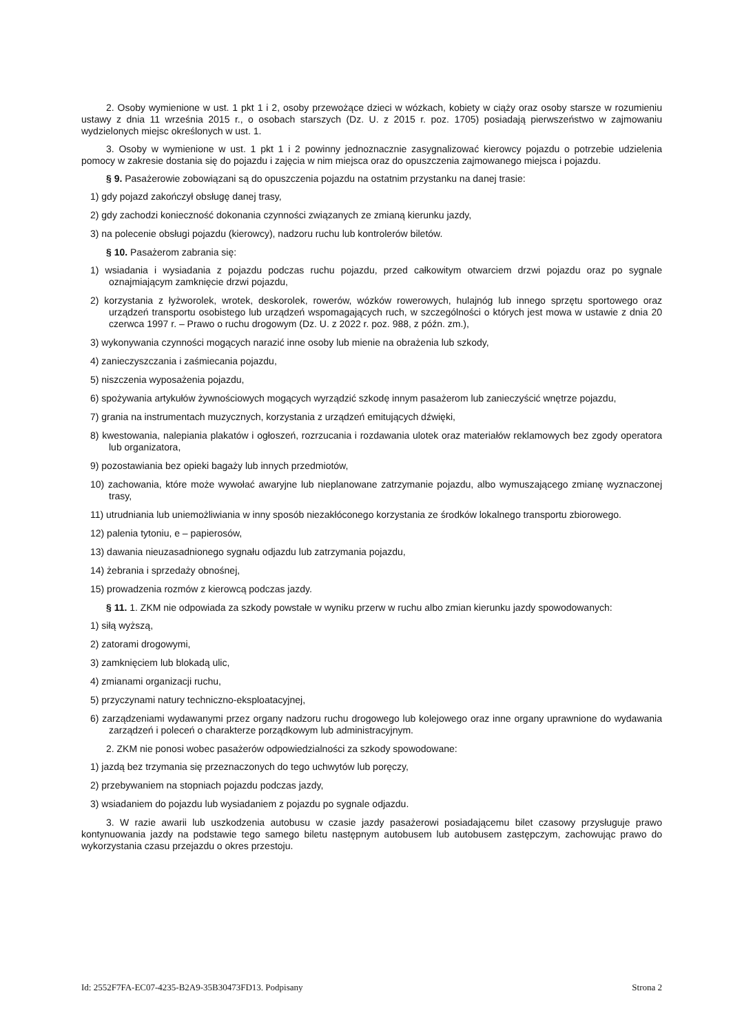2. Osoby wymienione w ust. 1 pkt 1 i 2, osoby przewożące dzieci w wózkach, kobiety w ciąży oraz osoby starsze w rozumieniu ustawy z dnia 11 września 2015 r., o osobach starszych (Dz. U. z 2015 r. poz. 1705) posiadają pierwszeństwo w zajmowaniu wydzielonych miejsc określonych w ust. 1.
3. Osoby w wymienione w ust. 1 pkt 1 i 2 powinny jednoznacznie zasygnalizować kierowcy pojazdu o potrzebie udzielenia pomocy w zakresie dostania się do pojazdu i zajęcia w nim miejsca oraz do opuszczenia zajmowanego miejsca i pojazdu.
§ 9. Pasażerowie zobowiązani są do opuszczenia pojazdu na ostatnim przystanku na danej trasie:
1) gdy pojazd zakończył obsługę danej trasy,
2) gdy zachodzi konieczność dokonania czynności związanych ze zmianą kierunku jazdy,
3) na polecenie obsługi pojazdu (kierowcy), nadzoru ruchu lub kontrolerów biletów.
§ 10. Pasażerom zabrania się:
1) wsiadania i wysiadania z pojazdu podczas ruchu pojazdu, przed całkowitym otwarciem drzwi pojazdu oraz po sygnale oznajmiającym zamknięcie drzwi pojazdu,
2) korzystania z łyżworolek, wrotek, deskorolek, rowerów, wózków rowerowych, hulajnóg lub innego sprzętu sportowego oraz urządzeń transportu osobistego lub urządzeń wspomagających ruch, w szczególności o których jest mowa w ustawie z dnia 20 czerwca 1997 r. – Prawo o ruchu drogowym (Dz. U. z 2022 r. poz. 988, z późn. zm.),
3) wykonywania czynności mogących narazić inne osoby lub mienie na obrażenia lub szkody,
4) zanieczyszczania i zaśmiecania pojazdu,
5) niszczenia wyposażenia pojazdu,
6) spożywania artykułów żywnościowych mogących wyrządzić szkodę innym pasażerom lub zanieczyścić wnętrze pojazdu,
7) grania na instrumentach muzycznych, korzystania z urządzeń emitujących dźwięki,
8) kwestowania, nalepiania plakatów i ogłoszeń, rozrzucania i rozdawania ulotek oraz materiałów reklamowych bez zgody operatora lub organizatora,
9) pozostawiania bez opieki bagaży lub innych przedmiotów,
10) zachowania, które może wywołać awaryjne lub nieplanowane zatrzymanie pojazdu, albo wymuszającego zmianę wyznaczonej trasy,
11) utrudniania lub uniemożliwiania w inny sposób niezakłóconego korzystania ze środków lokalnego transportu zbiorowego.
12) palenia tytoniu, e – papierosów,
13) dawania nieuzasadnionego sygnału odjazdu lub zatrzymania pojazdu,
14) żebrania i sprzedaży obnośnej,
15) prowadzenia rozmów z kierowcą podczas jazdy.
§ 11. 1. ZKM nie odpowiada za szkody powstałe w wyniku przerw w ruchu albo zmian kierunku jazdy spowodowanych:
1) siłą wyższą,
2) zatorami drogowymi,
3) zamknięciem lub blokadą ulic,
4) zmianami organizacji ruchu,
5) przyczynami natury techniczno-eksploatacyjnej,
6) zarządzeniami wydawanymi przez organy nadzoru ruchu drogowego lub kolejowego oraz inne organy uprawnione do wydawania zarządzeń i poleceń o charakterze porządkowym lub administracyjnym.
2. ZKM nie ponosi wobec pasażerów odpowiedzialności za szkody spowodowane:
1) jazdą bez trzymania się przeznaczonych do tego uchwytów lub poręczy,
2) przebywaniem na stopniach pojazdu podczas jazdy,
3) wsiadaniem do pojazdu lub wysiadaniem z pojazdu po sygnale odjazdu.
3. W razie awarii lub uszkodzenia autobusu w czasie jazdy pasażerowi posiadającemu bilet czasowy przysługuje prawo kontynuowania jazdy na podstawie tego samego biletu następnym autobusem lub autobusem zastępczym, zachowując prawo do wykorzystania czasu przejazdu o okres przestoju.
Id: 2552F7FA-EC07-4235-B2A9-35B30473FD13. Podpisany Strona 2